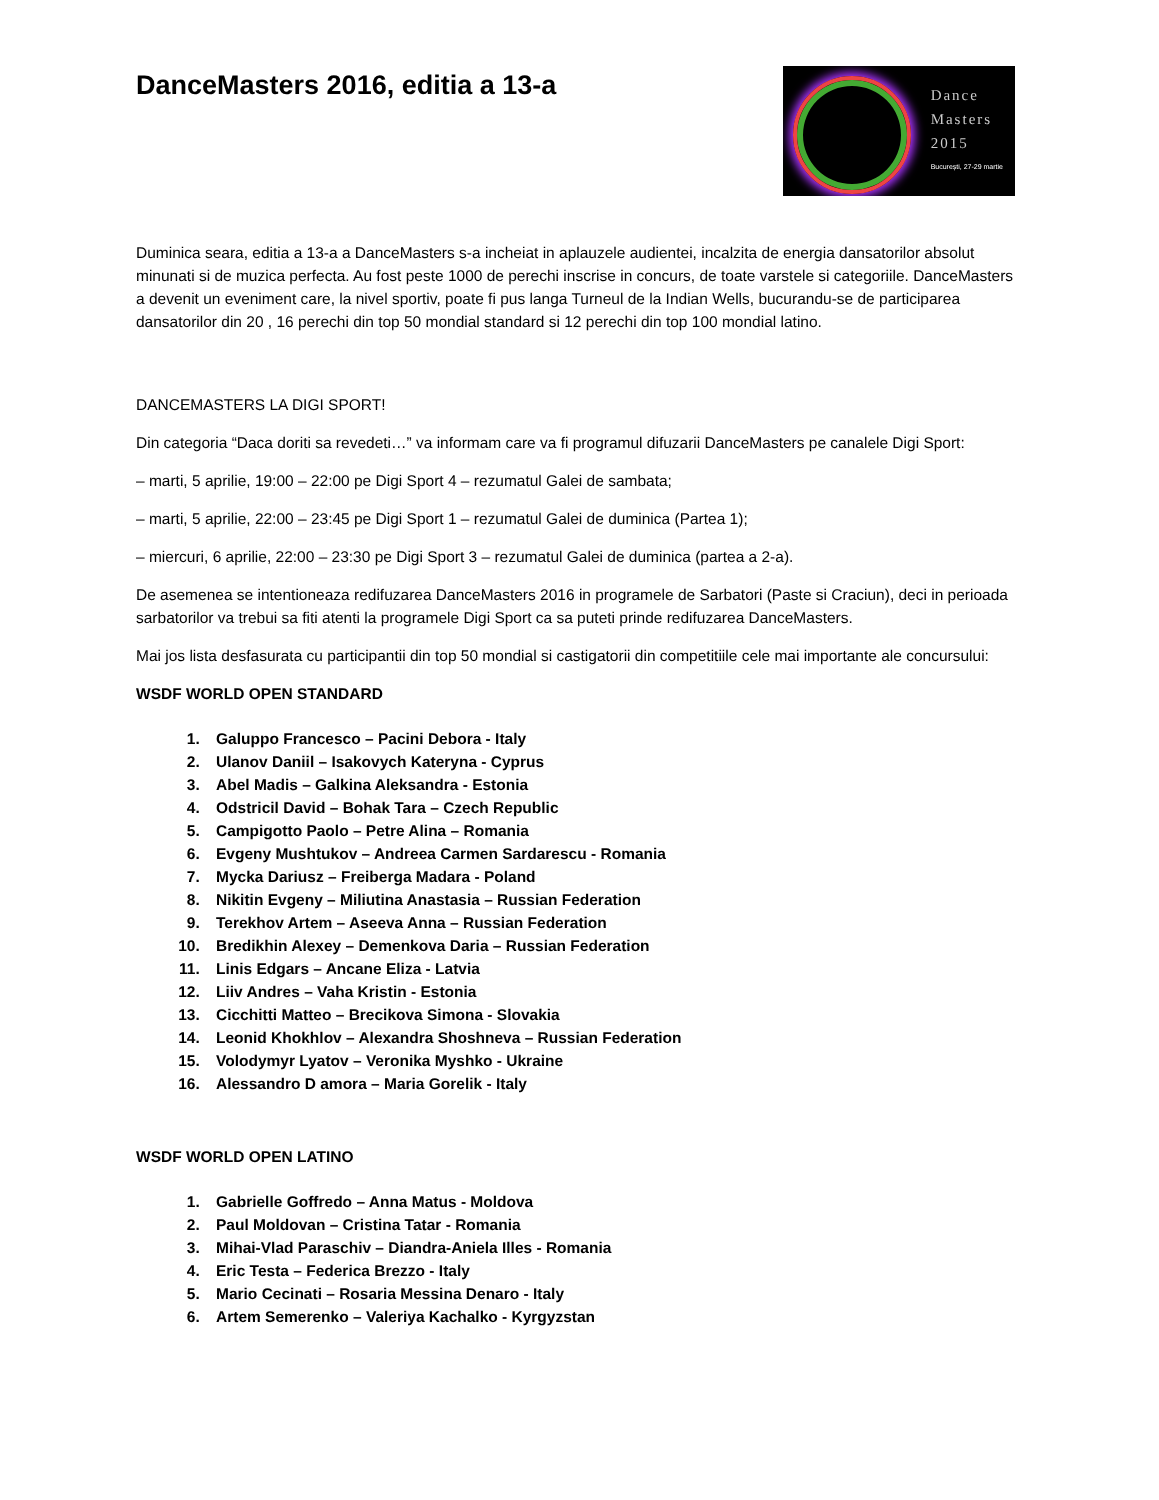DanceMasters 2016, editia a 13-a
Dance
Masters
2015
București, 27-29 martie
Duminica seara, editia a 13-a a DanceMasters s-a incheiat in aplauzele audientei, incalzita de energia dansatorilor absolut minunati si de muzica perfecta. Au fost peste 1000 de perechi inscrise in concurs, de toate varstele si categoriile. DanceMasters a devenit un eveniment care, la nivel sportiv, poate fi pus langa Turneul de la Indian Wells, bucurandu-se de participarea dansatorilor din 20 , 16 perechi din top 50 mondial standard si 12 perechi din top 100 mondial latino.
DANCEMASTERS LA DIGI SPORT!
Din categoria “Daca doriti sa revedeti…” va informam care va fi programul difuzarii DanceMasters pe canalele Digi Sport:
– marti, 5 aprilie, 19:00 – 22:00 pe Digi Sport 4 – rezumatul Galei de sambata;
– marti, 5 aprilie, 22:00 – 23:45 pe Digi Sport 1 – rezumatul Galei de duminica (Partea 1);
– miercuri, 6 aprilie, 22:00 – 23:30 pe Digi Sport 3 – rezumatul Galei de duminica (partea a 2-a).
De asemenea se intentioneaza redifuzarea DanceMasters 2016 in programele de Sarbatori (Paste si Craciun), deci in perioada sarbatorilor va trebui sa fiti atenti la programele Digi Sport ca sa puteti prinde redifuzarea DanceMasters.
Mai jos lista desfasurata cu participantii din top 50 mondial si castigatorii din competitiile cele mai importante ale concursului:
WSDF WORLD OPEN STANDARD
1. Galuppo Francesco – Pacini Debora - Italy
2. Ulanov Daniil – Isakovych Kateryna - Cyprus
3. Abel Madis – Galkina Aleksandra - Estonia
4. Odstricil David – Bohak Tara – Czech Republic
5. Campigotto Paolo – Petre Alina – Romania
6. Evgeny Mushtukov – Andreea Carmen Sardarescu - Romania
7. Mycka Dariusz – Freiberga Madara - Poland
8. Nikitin Evgeny – Miliutina Anastasia – Russian Federation
9. Terekhov Artem – Aseeva Anna – Russian Federation
10. Bredikhin Alexey – Demenkova Daria – Russian Federation
11. Linis Edgars – Ancane Eliza - Latvia
12. Liiv Andres – Vaha Kristin - Estonia
13. Cicchitti Matteo – Brecikova Simona - Slovakia
14. Leonid Khokhlov – Alexandra Shoshneva – Russian Federation
15. Volodymyr Lyatov – Veronika Myshko - Ukraine
16. Alessandro D amora – Maria Gorelik - Italy
WSDF WORLD OPEN LATINO
1. Gabrielle Goffredo – Anna Matus - Moldova
2. Paul Moldovan – Cristina Tatar - Romania
3. Mihai-Vlad Paraschiv – Diandra-Aniela Illes - Romania
4. Eric Testa – Federica Brezzo - Italy
5. Mario Cecinati – Rosaria Messina Denaro - Italy
6. Artem Semerenko – Valeriya Kachalko - Kyrgyzstan